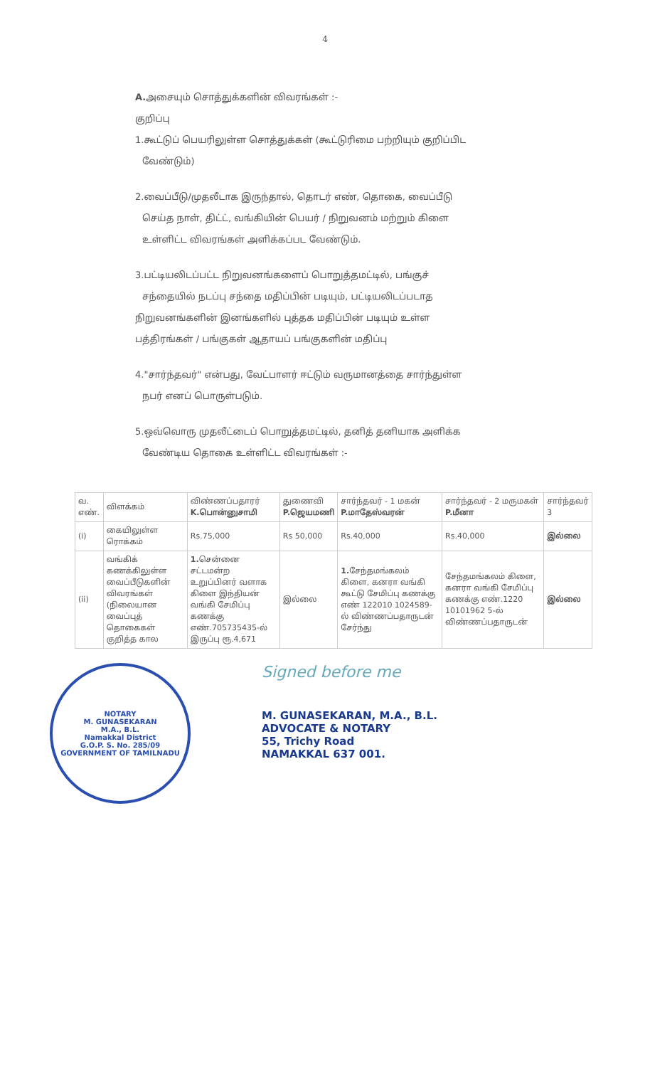4
A. அசையும் சொத்துக்களின் விவரங்கள் :-
குறிப்பு
1.கூட்டுப் பெயரிலுள்ள சொத்துக்கள் (கூட்டுரிமை பற்றியும் குறிப்பிட
வேண்டும்)
2.வைப்பீடு/முதலீடாக இருந்தால், தொடர் எண், தொகை, வைப்பீடு
செய்த நாள், திட்ட், வங்கியின் பெயர் / நிறுவனம் மற்றும் கிளை
உள்ளிட்ட விவரங்கள் அளிக்கப்பட வேண்டும்.
3.பட்டியலிடப்பட்ட நிறுவனங்களைப் பொறுத்தமட்டில், பங்குச்
சந்தையில் நடப்பு சந்தை மதிப்பின் படியும், பட்டியலிடப்படாத
நிறுவனங்களின் இனங்களில் புத்தக மதிப்பின் படியும் உள்ள
பத்திரங்கள் / பங்குகள் ஆதாயப் பங்குகளின் மதிப்பு
4."சார்ந்தவர்" என்பது, வேட்பாளர் ஈட்டும் வருமானத்தை சார்ந்துள்ள
நபர் எனப் பொருள்படும்.
5.ஒவ்வொரு முதலீட்டைப் பொறுத்தமட்டில், தனித் தனியாக அளிக்க
வேண்டிய தொகை உள்ளிட்ட விவரங்கள் :-
| வ. எண். | விளக்கம் | விண்ணப்பதாரர் K.பொன்னுசாமி | துணைவி P.ஜெயமணி | சார்ந்தவர் - 1 மகன் P.மாதேஸ்வரன் | சார்ந்தவர் - 2 மருமகள் P.மீனா | சார்ந்தவர் 3 |
| --- | --- | --- | --- | --- | --- | --- |
| (i) | கையிலுள்ள ரொக்கம் | Rs.75,000 | Rs 50,000 | Rs.40,000 | Rs.40,000 | இல்லை |
| (ii) | வங்கிக் கணக்கிலுள்ள வைப்பீடுகளின் விவரங்கள் (நிலையான வைப்புத் தொகைகள் குறித்த கால | 1. சென்னை சட்டமன்ற உறுப்பினர் வளாக கிளை இந்தியன் வங்கி சேமிப்பு கணக்கு எண்.705735435-ல் இருப்பு ரூ.4,671 | இல்லை | 1. சேந்தமங்கலம் கிளை, கனரா வங்கி கூட்டு சேமிப்பு கணக்கு எண் 122010 1024589-ல் விண்ணப்பதாருடன் சேர்ந்து | சேந்தமங்கலம் கிளை, கனரா வங்கி சேமிப்பு கணக்கு எண்.1220 10101962 5-ல் விண்ணப்பதாருடன் | இல்லை |
NOTARY
M. GUNASEKARAN
M.A., B.L.
Namakkal District
G.O.P. S. No. 285/09
GOVERNMENT OF TAMILNADU
Signed before me
M. GUNASEKARAN, M.A., B.L.
ADVOCATE & NOTARY
55, Trichy Road
NAMAKKAL 637 001.